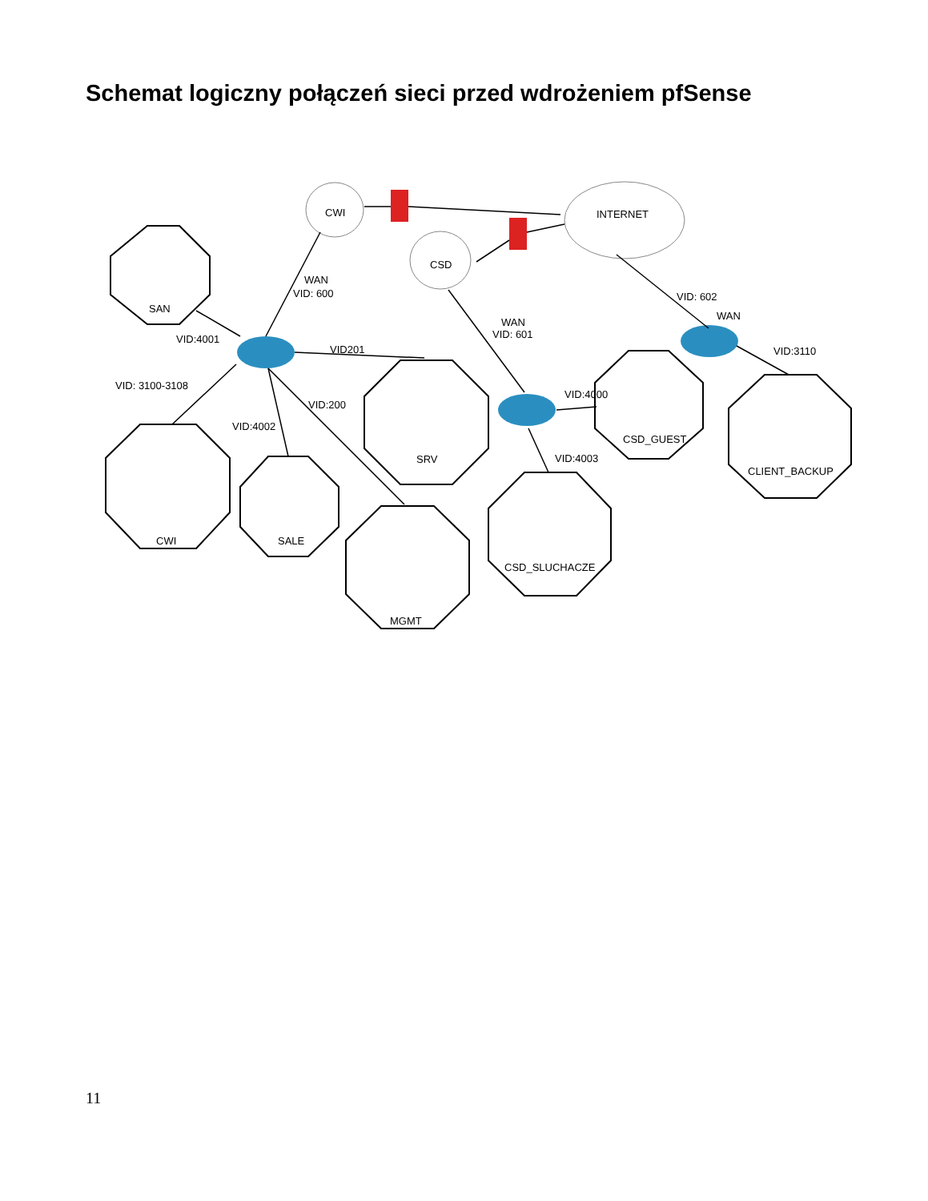Schemat logiczny połączeń sieci przed wdrożeniem pfSense
CWI
INTERNET
CSD
SAN
CWI
SALE
SRV
MGMT
CSD_SLUCHACZE
CSD_GUEST
CLIENT_BACKUP
WAN
VID: 600
VID:4001
VID201
VID: 3100-3108
VID:200
VID:4002
WAN
VID: 601
VID: 602
WAN
VID:3110
VID:4000
VID:4003
11